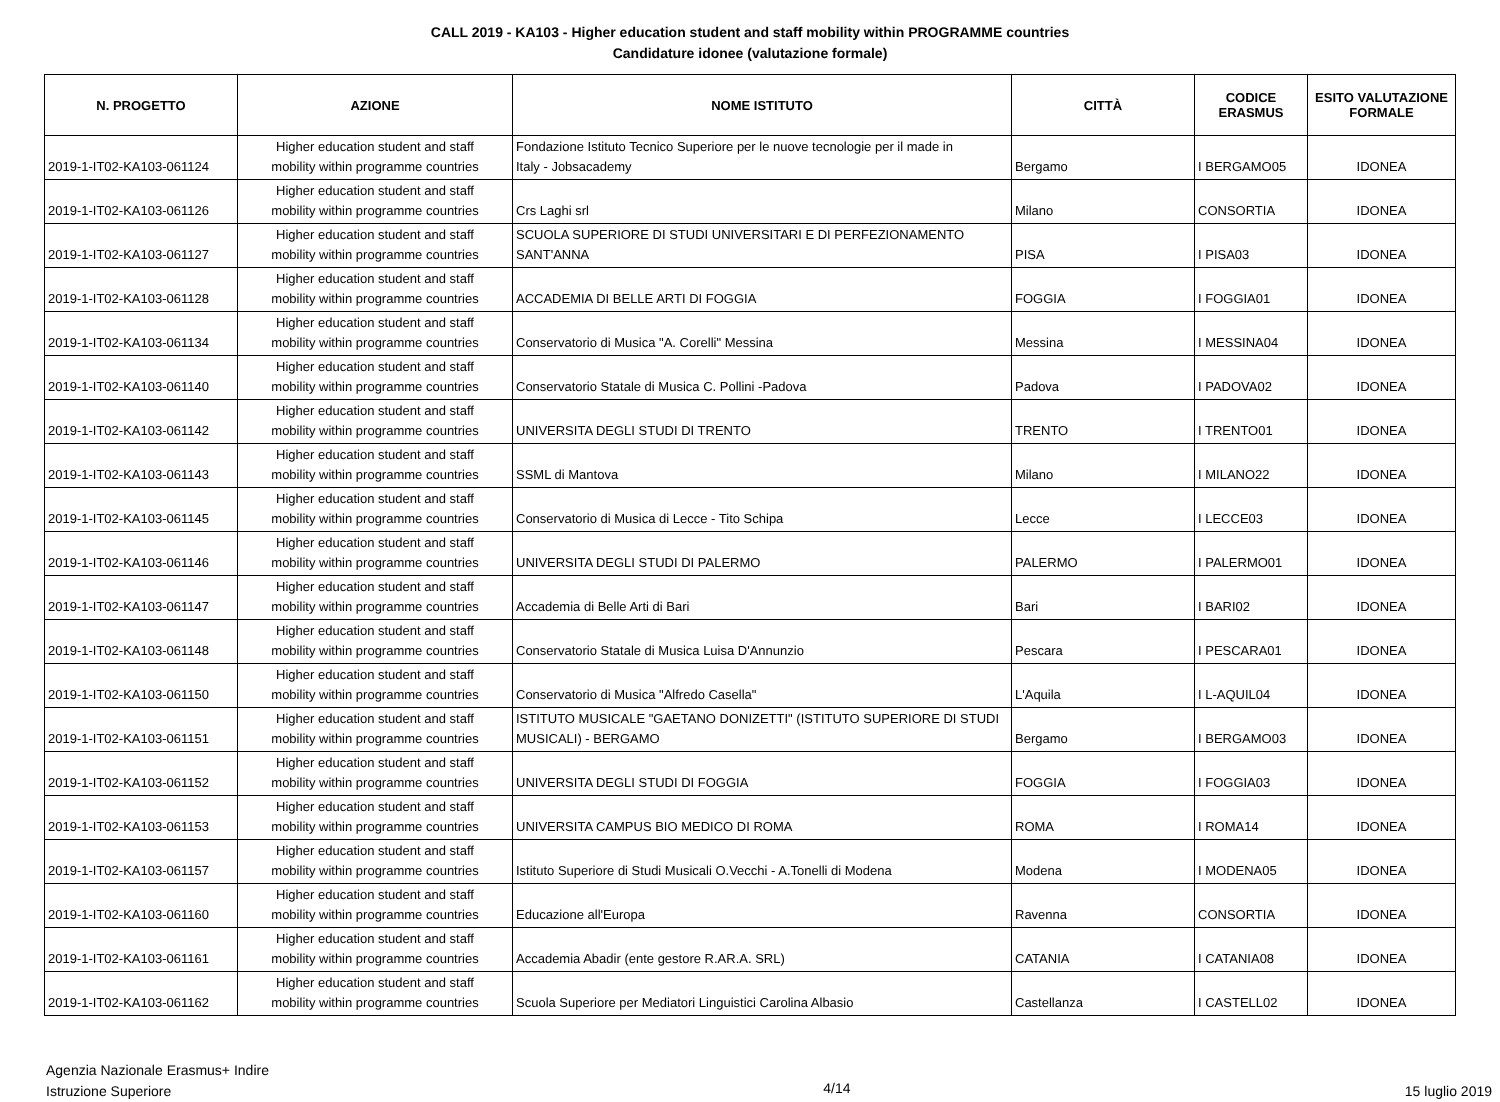CALL 2019 - KA103 - Higher education student and staff mobility within PROGRAMME countries
Candidature idonee (valutazione formale)
| N. PROGETTO | AZIONE | NOME ISTITUTO | CITTÀ | CODICE ERASMUS | ESITO VALUTAZIONE FORMALE |
| --- | --- | --- | --- | --- | --- |
| 2019-1-IT02-KA103-061124 | Higher education student and staff mobility within programme countries | Fondazione Istituto Tecnico Superiore per le nuove tecnologie per il made in Italy - Jobsacademy | Bergamo | I BERGAMO05 | IDONEA |
| 2019-1-IT02-KA103-061126 | Higher education student and staff mobility within programme countries | Crs Laghi srl | Milano | CONSORTIA | IDONEA |
| 2019-1-IT02-KA103-061127 | Higher education student and staff mobility within programme countries | SCUOLA SUPERIORE DI STUDI UNIVERSITARI E DI PERFEZIONAMENTO SANT'ANNA | PISA | I PISA03 | IDONEA |
| 2019-1-IT02-KA103-061128 | Higher education student and staff mobility within programme countries | ACCADEMIA DI BELLE ARTI DI FOGGIA | FOGGIA | I FOGGIA01 | IDONEA |
| 2019-1-IT02-KA103-061134 | Higher education student and staff mobility within programme countries | Conservatorio di Musica "A. Corelli" Messina | Messina | I MESSINA04 | IDONEA |
| 2019-1-IT02-KA103-061140 | Higher education student and staff mobility within programme countries | Conservatorio Statale di Musica C. Pollini -Padova | Padova | I PADOVA02 | IDONEA |
| 2019-1-IT02-KA103-061142 | Higher education student and staff mobility within programme countries | UNIVERSITA DEGLI STUDI DI TRENTO | TRENTO | I TRENTO01 | IDONEA |
| 2019-1-IT02-KA103-061143 | Higher education student and staff mobility within programme countries | SSML di Mantova | Milano | I MILANO22 | IDONEA |
| 2019-1-IT02-KA103-061145 | Higher education student and staff mobility within programme countries | Conservatorio di Musica di Lecce - Tito Schipa | Lecce | I LECCE03 | IDONEA |
| 2019-1-IT02-KA103-061146 | Higher education student and staff mobility within programme countries | UNIVERSITA DEGLI STUDI DI PALERMO | PALERMO | I PALERMO01 | IDONEA |
| 2019-1-IT02-KA103-061147 | Higher education student and staff mobility within programme countries | Accademia di Belle Arti di Bari | Bari | I BARI02 | IDONEA |
| 2019-1-IT02-KA103-061148 | Higher education student and staff mobility within programme countries | Conservatorio Statale di Musica Luisa D'Annunzio | Pescara | I PESCARA01 | IDONEA |
| 2019-1-IT02-KA103-061150 | Higher education student and staff mobility within programme countries | Conservatorio di Musica "Alfredo Casella" | L'Aquila | I L-AQUIL04 | IDONEA |
| 2019-1-IT02-KA103-061151 | Higher education student and staff mobility within programme countries | ISTITUTO MUSICALE "GAETANO DONIZETTI" (ISTITUTO SUPERIORE DI STUDI MUSICALI) - BERGAMO | Bergamo | I BERGAMO03 | IDONEA |
| 2019-1-IT02-KA103-061152 | Higher education student and staff mobility within programme countries | UNIVERSITA DEGLI STUDI DI FOGGIA | FOGGIA | I FOGGIA03 | IDONEA |
| 2019-1-IT02-KA103-061153 | Higher education student and staff mobility within programme countries | UNIVERSITA CAMPUS BIO MEDICO DI ROMA | ROMA | I ROMA14 | IDONEA |
| 2019-1-IT02-KA103-061157 | Higher education student and staff mobility within programme countries | Istituto Superiore di Studi Musicali O.Vecchi - A.Tonelli di Modena | Modena | I MODENA05 | IDONEA |
| 2019-1-IT02-KA103-061160 | Higher education student and staff mobility within programme countries | Educazione all'Europa | Ravenna | CONSORTIA | IDONEA |
| 2019-1-IT02-KA103-061161 | Higher education student and staff mobility within programme countries | Accademia Abadir (ente gestore R.AR.A. SRL) | CATANIA | I CATANIA08 | IDONEA |
| 2019-1-IT02-KA103-061162 | Higher education student and staff mobility within programme countries | Scuola Superiore per Mediatori Linguistici Carolina Albasio | Castellanza | I CASTELL02 | IDONEA |
Agenzia Nazionale Erasmus+ Indire
Istruzione Superiore
4/14
15 luglio 2019